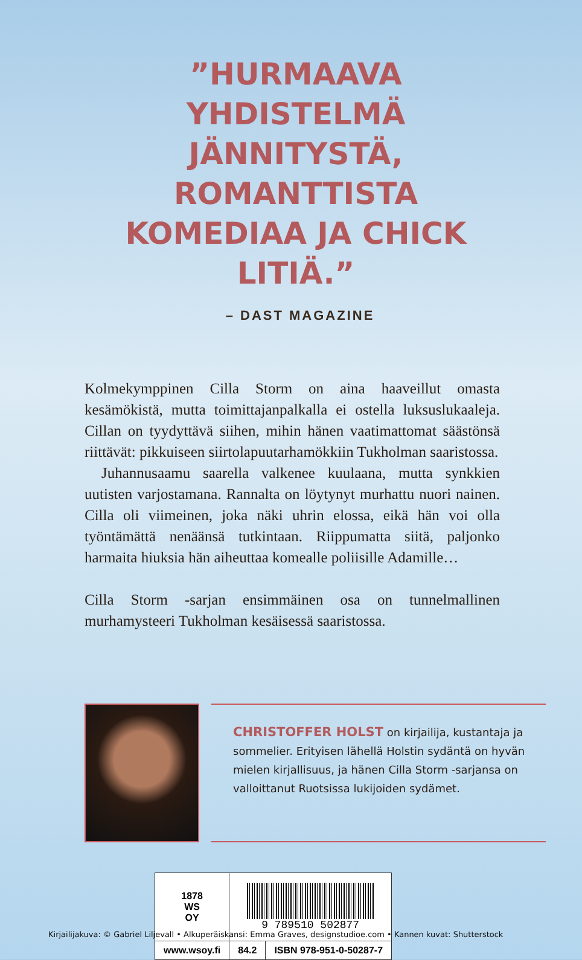”HURMAAVA YHDISTELMÄ JÄNNITYSTÄ, ROMANTTISTA KOMEDIAA JA CHICK LITIÄ.”
– DAST MAGAZINE
Kolmekymppinen Cilla Storm on aina haaveillut omasta kesämökistä, mutta toimittajanpalkalla ei ostella luksuslukaaleja. Cillan on tyydyttävä siihen, mihin hänen vaatimattomat säästönsä riittävät: pikkuiseen siirtolapuutarhamökkiin Tukholman saaristossa.
Juhannusaamu saarella valkenee kuulaana, mutta synkkien uutisten varjostamana. Rannalta on löytynyt murhattu nuori nainen. Cilla oli viimeinen, joka näki uhrin elossa, eikä hän voi olla työntämättä nenäänsä tutkintaan. Riippumatta siitä, paljonko harmaita hiuksia hän aiheuttaa komealle poliisille Adamille…
Cilla Storm -sarjan ensimmäinen osa on tunnelmallinen murhamysteeri Tukholman kesäisessä saaristossa.
CHRISTOFFER HOLST on kirjailija, kustantaja ja sommelier. Erityisen lähellä Holstin sydäntä on hyvän mielen kirjallisuus, ja hänen Cilla Storm -sarjansa on valloittanut Ruotsissa lukijoiden sydämet.
| 1878 WS OY | 9 789510 502877 | |
| www.wsoy.fi | 84.2 | ISBN 978-951-0-50287-7 |
Kirjailijakuva: © Gabriel Liljevall • Alkuperäiskansi: Emma Graves, designstudioe.com • Kannen kuvat: Shutterstock